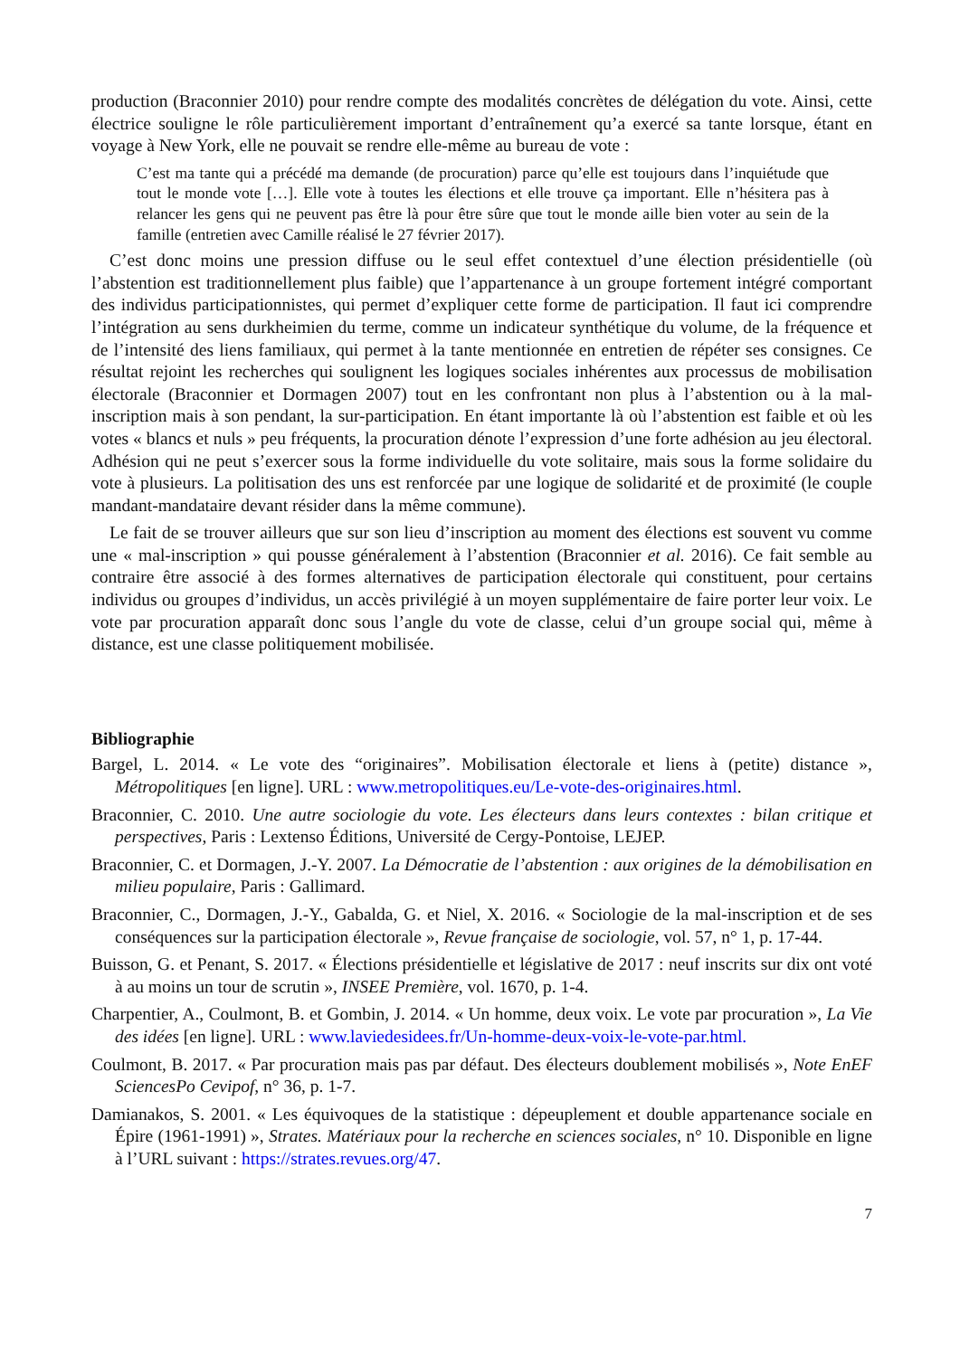production (Braconnier 2010) pour rendre compte des modalités concrètes de délégation du vote. Ainsi, cette électrice souligne le rôle particulièrement important d’entraînement qu’a exercé sa tante lorsque, étant en voyage à New York, elle ne pouvait se rendre elle-même au bureau de vote :
C’est ma tante qui a précédé ma demande (de procuration) parce qu’elle est toujours dans l’inquiétude que tout le monde vote […]. Elle vote à toutes les élections et elle trouve ça important. Elle n’hésitera pas à relancer les gens qui ne peuvent pas être là pour être sûre que tout le monde aille bien voter au sein de la famille (entretien avec Camille réalisé le 27 février 2017).
C’est donc moins une pression diffuse ou le seul effet contextuel d’une élection présidentielle (où l’abstention est traditionnellement plus faible) que l’appartenance à un groupe fortement intégré comportant des individus participationnistes, qui permet d’expliquer cette forme de participation. Il faut ici comprendre l’intégration au sens durkheimien du terme, comme un indicateur synthétique du volume, de la fréquence et de l’intensité des liens familiaux, qui permet à la tante mentionnée en entretien de répéter ses consignes. Ce résultat rejoint les recherches qui soulignent les logiques sociales inhérentes aux processus de mobilisation électorale (Braconnier et Dormagen 2007) tout en les confrontant non plus à l’abstention ou à la mal-inscription mais à son pendant, la sur-participation. En étant importante là où l’abstention est faible et où les votes « blancs et nuls » peu fréquents, la procuration dénote l’expression d’une forte adhésion au jeu électoral. Adhésion qui ne peut s’exercer sous la forme individuelle du vote solitaire, mais sous la forme solidaire du vote à plusieurs. La politisation des uns est renforcée par une logique de solidarité et de proximité (le couple mandant-mandataire devant résider dans la même commune).
Le fait de se trouver ailleurs que sur son lieu d’inscription au moment des élections est souvent vu comme une « mal-inscription » qui pousse généralement à l’abstention (Braconnier et al. 2016). Ce fait semble au contraire être associé à des formes alternatives de participation électorale qui constituent, pour certains individus ou groupes d’individus, un accès privilégié à un moyen supplémentaire de faire porter leur voix. Le vote par procuration apparaît donc sous l’angle du vote de classe, celui d’un groupe social qui, même à distance, est une classe politiquement mobilisée.
Bibliographie
Bargel, L. 2014. « Le vote des “originaires”. Mobilisation électorale et liens à (petite) distance », Métropolitiques [en ligne]. URL : www.metropolitiques.eu/Le-vote-des-originaires.html.
Braconnier, C. 2010. Une autre sociologie du vote. Les électeurs dans leurs contextes : bilan critique et perspectives, Paris : Lextenso Éditions, Université de Cergy-Pontoise, LEJEP.
Braconnier, C. et Dormagen, J.-Y. 2007. La Démocratie de l’abstention : aux origines de la démobilisation en milieu populaire, Paris : Gallimard.
Braconnier, C., Dormagen, J.-Y., Gabalda, G. et Niel, X. 2016. « Sociologie de la mal-inscription et de ses conséquences sur la participation électorale », Revue française de sociologie, vol. 57, n° 1, p. 17-44.
Buisson, G. et Penant, S. 2017. « Élections présidentielle et législative de 2017 : neuf inscrits sur dix ont voté à au moins un tour de scrutin », INSEE Première, vol. 1670, p. 1-4.
Charpentier, A., Coulmont, B. et Gombin, J. 2014. « Un homme, deux voix. Le vote par procuration », La Vie des idées [en ligne]. URL : www.laviedesidees.fr/Un-homme-deux-voix-le-vote-par.html.
Coulmont, B. 2017. « Par procuration mais pas par défaut. Des électeurs doublement mobilisés », Note EnEF SciencesPo Cevipof, n° 36, p. 1-7.
Damianakos, S. 2001. « Les équivoques de la statistique : dépeuplement et double appartenance sociale en Épire (1961-1991) », Strates. Matériaux pour la recherche en sciences sociales, n° 10. Disponible en ligne à l’URL suivant : https://strates.revues.org/47.
7